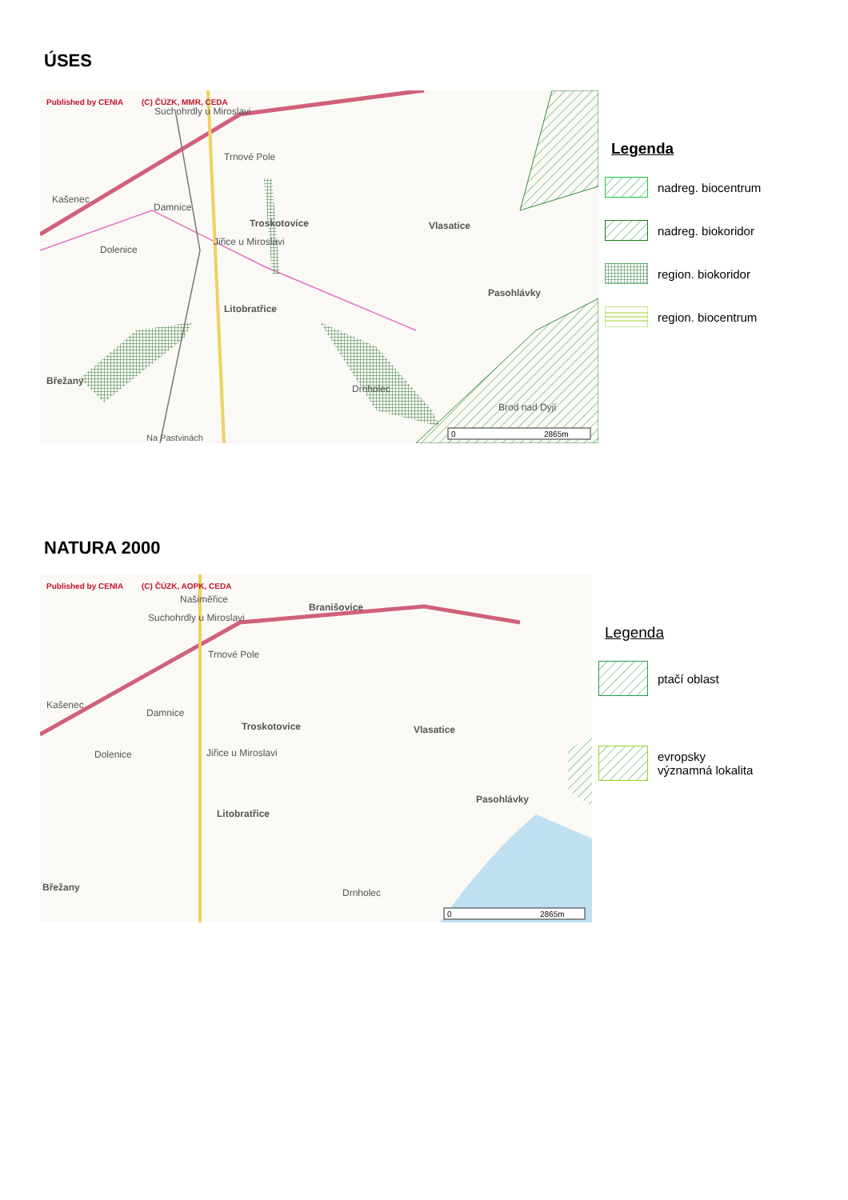ÚSES
Published by CENIA
(C) ČÚZK, MMR, CEDA
Suchohrdly u Miroslavi
Trnové Pole
Kašenec
Damnice
Troskotovice
Jiřice u Miroslavi
Vlasatice
Dolenice
Pasohlávky
Litobratřice
Břežany
Drnholec
Brod nad Dyjí
Na Pastvinách
0
2865m
Legenda
nadreg. biocentrum
nadreg. biokoridor
region. biokoridor
region. biocentrum
NATURA 2000
Published by CENIA
(C) ČÚZK, AOPK, CEDA
Našiměřice
Branišovice
Suchohrdly u Miroslavi
Trnové Pole
Kašenec
Damnice
Troskotovice
Vlasatice
Jiřice u Miroslavi
Dolenice
Pasohlávky
Litobratřice
Břežany
Drnholec
0
2865m
Legenda
ptačí oblast
evropsky
významná lokalita